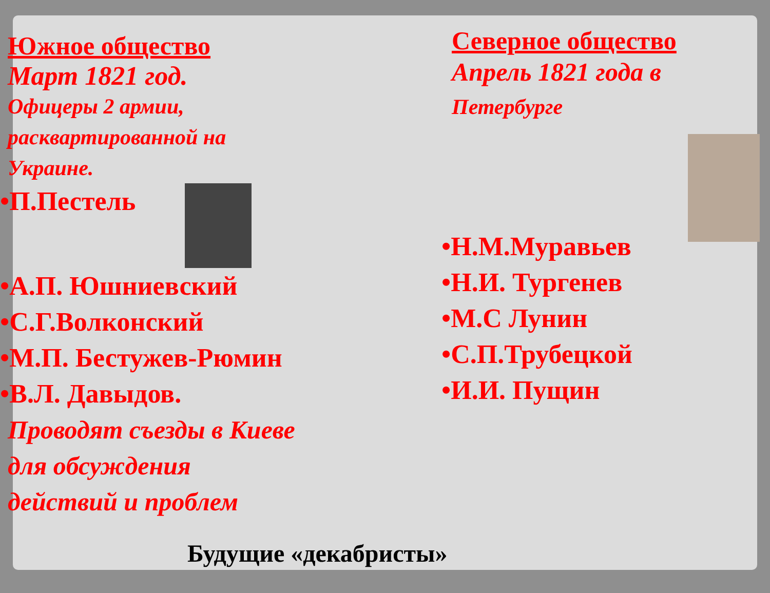Южное общество
Март 1821 год.
Офицеры 2 армии,
расквартированной на
Украине.
•П.Пестель
•А.П. Юшниевский
•С.Г.Волконский
•М.П. Бестужев-Рюмин
•В.Л. Давыдов.
Проводят съезды в Киеве
для обсуждения
действий и проблем
Северное общество
Апрель 1821 года в
Петербурге
•Н.М.Муравьев
•Н.И. Тургенев
•М.С Лунин
•С.П.Трубецкой
•И.И. Пущин
Будущие «декабристы»